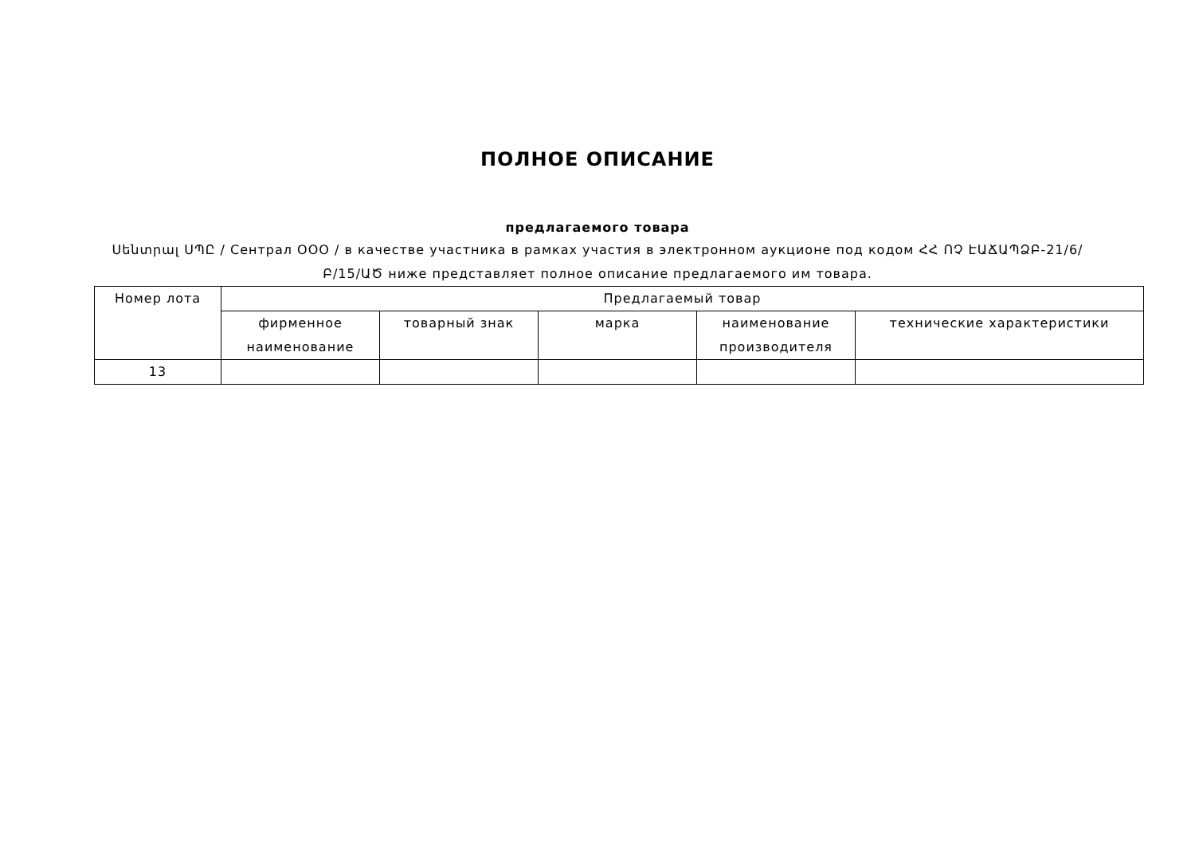ПОЛНОЕ ОПИСАНИЕ
предлагаемого товара
Սենտրալ ՍՊԸ / Сентрал ООО / в качестве участника в рамках участия в электронном аукционе под кодом ՀՀ ՈՉ ԷԱՃԱՊՁԲ-21/6/Բ/15/ԱԾ ниже представляет полное описание предлагаемого им товара.
| Номер лота | Предлагаемый товар | | | | |
| | фирменное наименование | товарный знак | марка | наименование производителя | технические характеристики |
| 13 | | | | | |